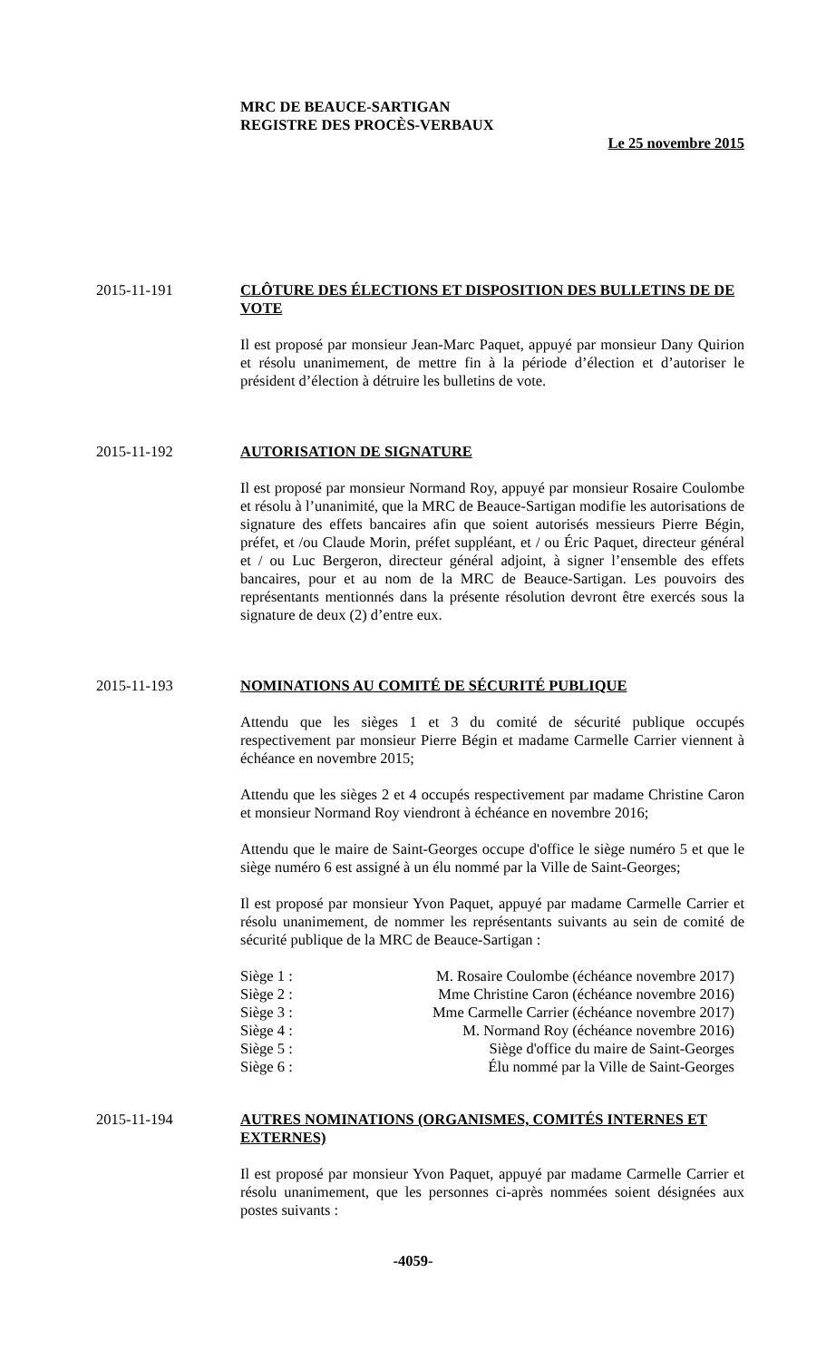MRC DE BEAUCE-SARTIGAN
REGISTRE DES PROCÈS-VERBAUX
Le 25 novembre 2015
2015-11-191 CLÔTURE DES ÉLECTIONS ET DISPOSITION DES BULLETINS DE DE VOTE
Il est proposé par monsieur Jean-Marc Paquet, appuyé par monsieur Dany Quirion et résolu unanimement, de mettre fin à la période d’élection et d’autoriser le président d’élection à détruire les bulletins de vote.
2015-11-192 AUTORISATION DE SIGNATURE
Il est proposé par monsieur Normand Roy, appuyé par monsieur Rosaire Coulombe et résolu à l’unanimité, que la MRC de Beauce-Sartigan modifie les autorisations de signature des effets bancaires afin que soient autorisés messieurs Pierre Bégin, préfet, et /ou Claude Morin, préfet suppléant, et / ou Éric Paquet, directeur général et / ou Luc Bergeron, directeur général adjoint, à signer l’ensemble des effets bancaires, pour et au nom de la MRC de Beauce-Sartigan. Les pouvoirs des représentants mentionnés dans la présente résolution devront être exercés sous la signature de deux (2) d’entre eux.
2015-11-193 NOMINATIONS AU COMITÉ DE SÉCURITÉ PUBLIQUE
Attendu que les sièges 1 et 3 du comité de sécurité publique occupés respectivement par monsieur Pierre Bégin et madame Carmelle Carrier viennent à échéance en novembre 2015;
Attendu que les sièges 2 et 4 occupés respectivement par madame Christine Caron et monsieur Normand Roy viendront à échéance en novembre 2016;
Attendu que le maire de Saint-Georges occupe d'office le siège numéro 5 et que le siège numéro 6 est assigné à un élu nommé par la Ville de Saint-Georges;
Il est proposé par monsieur Yvon Paquet, appuyé par madame Carmelle Carrier et résolu unanimement, de nommer les représentants suivants au sein de comité de sécurité publique de la MRC de Beauce-Sartigan :
| Siège 1 : | M. Rosaire Coulombe (échéance novembre 2017) |
| Siège 2 : | Mme Christine Caron (échéance novembre 2016) |
| Siège 3 : | Mme Carmelle Carrier (échéance novembre 2017) |
| Siège 4 : | M. Normand Roy (échéance novembre 2016) |
| Siège 5 : | Siège d'office du maire de Saint-Georges |
| Siège 6 : | Élu nommé par la Ville de Saint-Georges |
2015-11-194 AUTRES NOMINATIONS (ORGANISMES, COMITÉS INTERNES ET EXTERNES)
Il est proposé par monsieur Yvon Paquet, appuyé par madame Carmelle Carrier et résolu unanimement, que les personnes ci-après nommées soient désignées aux postes suivants :
-4059-